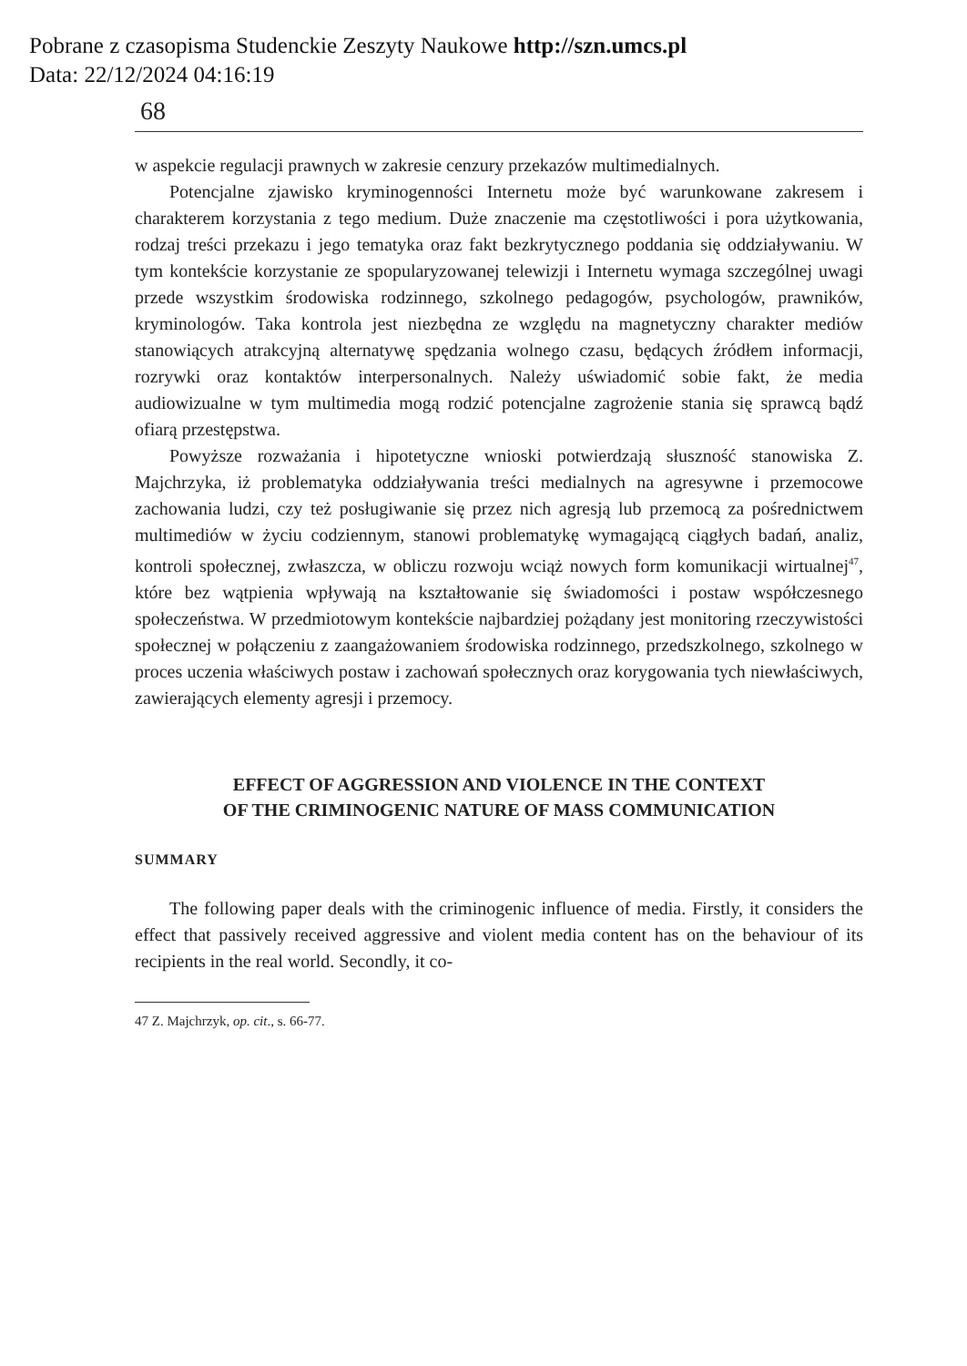Pobrane z czasopisma Studenckie Zeszyty Naukowe http://szn.umcs.pl
Data: 22/12/2024 04:16:19
68
w aspekcie regulacji prawnych w zakresie cenzury przekazów multimedialnych.
Potencjalne zjawisko kryminogenności Internetu może być warunkowane zakresem i charakterem korzystania z tego medium. Duże znaczenie ma częstotliwości i pora użytkowania, rodzaj treści przekazu i jego tematyka oraz fakt bezkrytycznego poddania się oddziaływaniu. W tym kontekście korzystanie ze spopularyzowanej telewizji i Internetu wymaga szczególnej uwagi przede wszystkim środowiska rodzinnego, szkolnego pedagogów, psychologów, prawników, kryminologów. Taka kontrola jest niezbędna ze względu na magnetyczny charakter mediów stanowiących atrakcyjną alternatywę spędzania wolnego czasu, będących źródłem informacji, rozrywki oraz kontaktów interpersonalnych. Należy uświadomić sobie fakt, że media audiowizualne w tym multimedia mogą rodzić potencjalne zagrożenie stania się sprawcą bądź ofiarą przestępstwa.
Powyższe rozważania i hipotetyczne wnioski potwierdzają słuszność stanowiska Z. Majchrzyka, iż problematyka oddziaływania treści medialnych na agresywne i przemocowe zachowania ludzi, czy też posługiwanie się przez nich agresją lub przemocą za pośrednictwem multimediów w życiu codziennym, stanowi problematykę wymagającą ciągłych badań, analiz, kontroli społecznej, zwłaszcza, w obliczu rozwoju wciąż nowych form komunikacji wirtualnej<sup>47</sup>, które bez wątpienia wpływają na kształtowanie się świadomości i postaw współczesnego społeczeństwa. W przedmiotowym kontekście najbardziej pożądany jest monitoring rzeczywistości społecznej w połączeniu z zaangażowaniem środowiska rodzinnego, przedszkolnego, szkolnego w proces uczenia właściwych postaw i zachowań społecznych oraz korygowania tych niewłaściwych, zawierających elementy agresji i przemocy.
EFFECT OF AGGRESSION AND VIOLENCE IN THE CONTEXT
OF THE CRIMINOGENIC NATURE OF MASS COMMUNICATION
SUMMARY
The following paper deals with the criminogenic influence of media. Firstly, it considers the effect that passively received aggressive and violent media content has on the behaviour of its recipients in the real world. Secondly, it co-
47 Z. Majchrzyk, op. cit., s. 66-77.